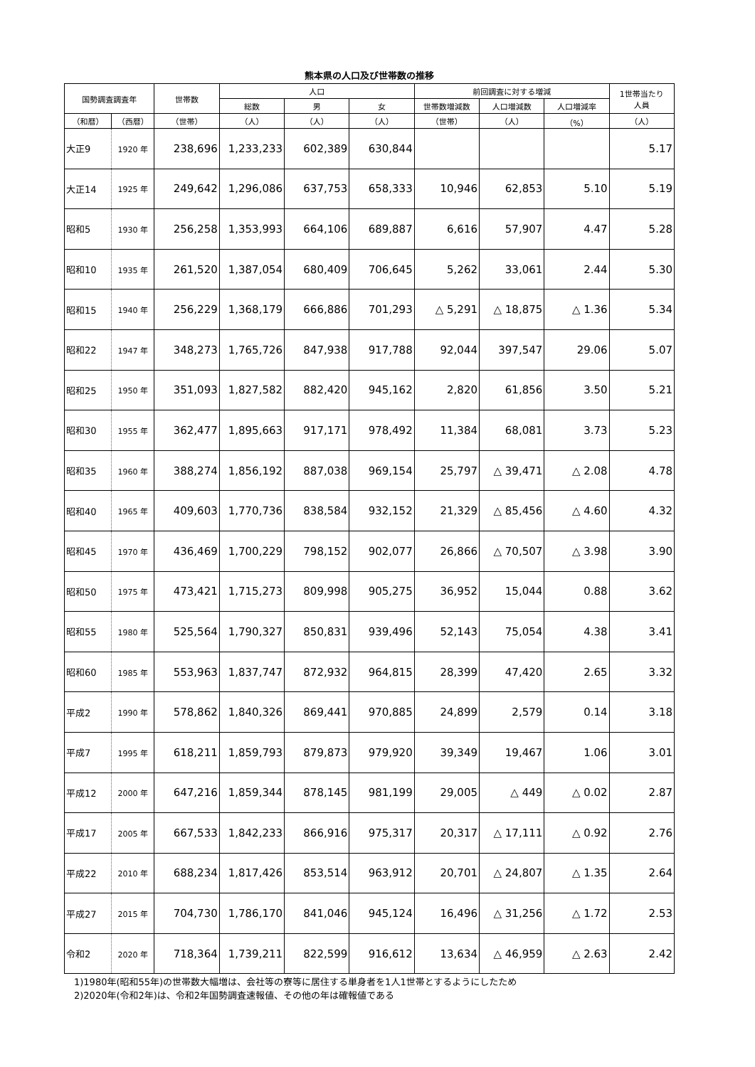熊本県の人口及び世帯数の推移
| 国勢調査調査年 | | 世帯数 | 人口 | | | 前回調査に対する増減 | | | 1世帯当たり 人員 |
| --- | --- | --- | --- | --- | --- | --- | --- | --- | --- |
| | | | 総数 | 男 | 女 | 世帯数増減数 | 人口増減数 | 人口増減率 | |
| （和暦） | （西暦） | （世帯） | （人） | （人） | （人） | （世帯） | （人） | （%） | （人） |
| 大正9 | 1920 年 | 238,696 | 1,233,233 | 602,389 | 630,844 | | | | 5.17 |
| 大正14 | 1925 年 | 249,642 | 1,296,086 | 637,753 | 658,333 | 10,946 | 62,853 | 5.10 | 5.19 |
| 昭和5 | 1930 年 | 256,258 | 1,353,993 | 664,106 | 689,887 | 6,616 | 57,907 | 4.47 | 5.28 |
| 昭和10 | 1935 年 | 261,520 | 1,387,054 | 680,409 | 706,645 | 5,262 | 33,061 | 2.44 | 5.30 |
| 昭和15 | 1940 年 | 256,229 | 1,368,179 | 666,886 | 701,293 | △ 5,291 | △ 18,875 | △ 1.36 | 5.34 |
| 昭和22 | 1947 年 | 348,273 | 1,765,726 | 847,938 | 917,788 | 92,044 | 397,547 | 29.06 | 5.07 |
| 昭和25 | 1950 年 | 351,093 | 1,827,582 | 882,420 | 945,162 | 2,820 | 61,856 | 3.50 | 5.21 |
| 昭和30 | 1955 年 | 362,477 | 1,895,663 | 917,171 | 978,492 | 11,384 | 68,081 | 3.73 | 5.23 |
| 昭和35 | 1960 年 | 388,274 | 1,856,192 | 887,038 | 969,154 | 25,797 | △ 39,471 | △ 2.08 | 4.78 |
| 昭和40 | 1965 年 | 409,603 | 1,770,736 | 838,584 | 932,152 | 21,329 | △ 85,456 | △ 4.60 | 4.32 |
| 昭和45 | 1970 年 | 436,469 | 1,700,229 | 798,152 | 902,077 | 26,866 | △ 70,507 | △ 3.98 | 3.90 |
| 昭和50 | 1975 年 | 473,421 | 1,715,273 | 809,998 | 905,275 | 36,952 | 15,044 | 0.88 | 3.62 |
| 昭和55 | 1980 年 | 525,564 | 1,790,327 | 850,831 | 939,496 | 52,143 | 75,054 | 4.38 | 3.41 |
| 昭和60 | 1985 年 | 553,963 | 1,837,747 | 872,932 | 964,815 | 28,399 | 47,420 | 2.65 | 3.32 |
| 平成2 | 1990 年 | 578,862 | 1,840,326 | 869,441 | 970,885 | 24,899 | 2,579 | 0.14 | 3.18 |
| 平成7 | 1995 年 | 618,211 | 1,859,793 | 879,873 | 979,920 | 39,349 | 19,467 | 1.06 | 3.01 |
| 平成12 | 2000 年 | 647,216 | 1,859,344 | 878,145 | 981,199 | 29,005 | △ 449 | △ 0.02 | 2.87 |
| 平成17 | 2005 年 | 667,533 | 1,842,233 | 866,916 | 975,317 | 20,317 | △ 17,111 | △ 0.92 | 2.76 |
| 平成22 | 2010 年 | 688,234 | 1,817,426 | 853,514 | 963,912 | 20,701 | △ 24,807 | △ 1.35 | 2.64 |
| 平成27 | 2015 年 | 704,730 | 1,786,170 | 841,046 | 945,124 | 16,496 | △ 31,256 | △ 1.72 | 2.53 |
| 令和2 | 2020 年 | 718,364 | 1,739,211 | 822,599 | 916,612 | 13,634 | △ 46,959 | △ 2.63 | 2.42 |
1)1980年(昭和55年)の世帯数大幅増は、会社等の寮等に居住する単身者を1人1世帯とするようにしたため
2)2020年(令和2年)は、令和2年国勢調査速報値、その他の年は確報値である